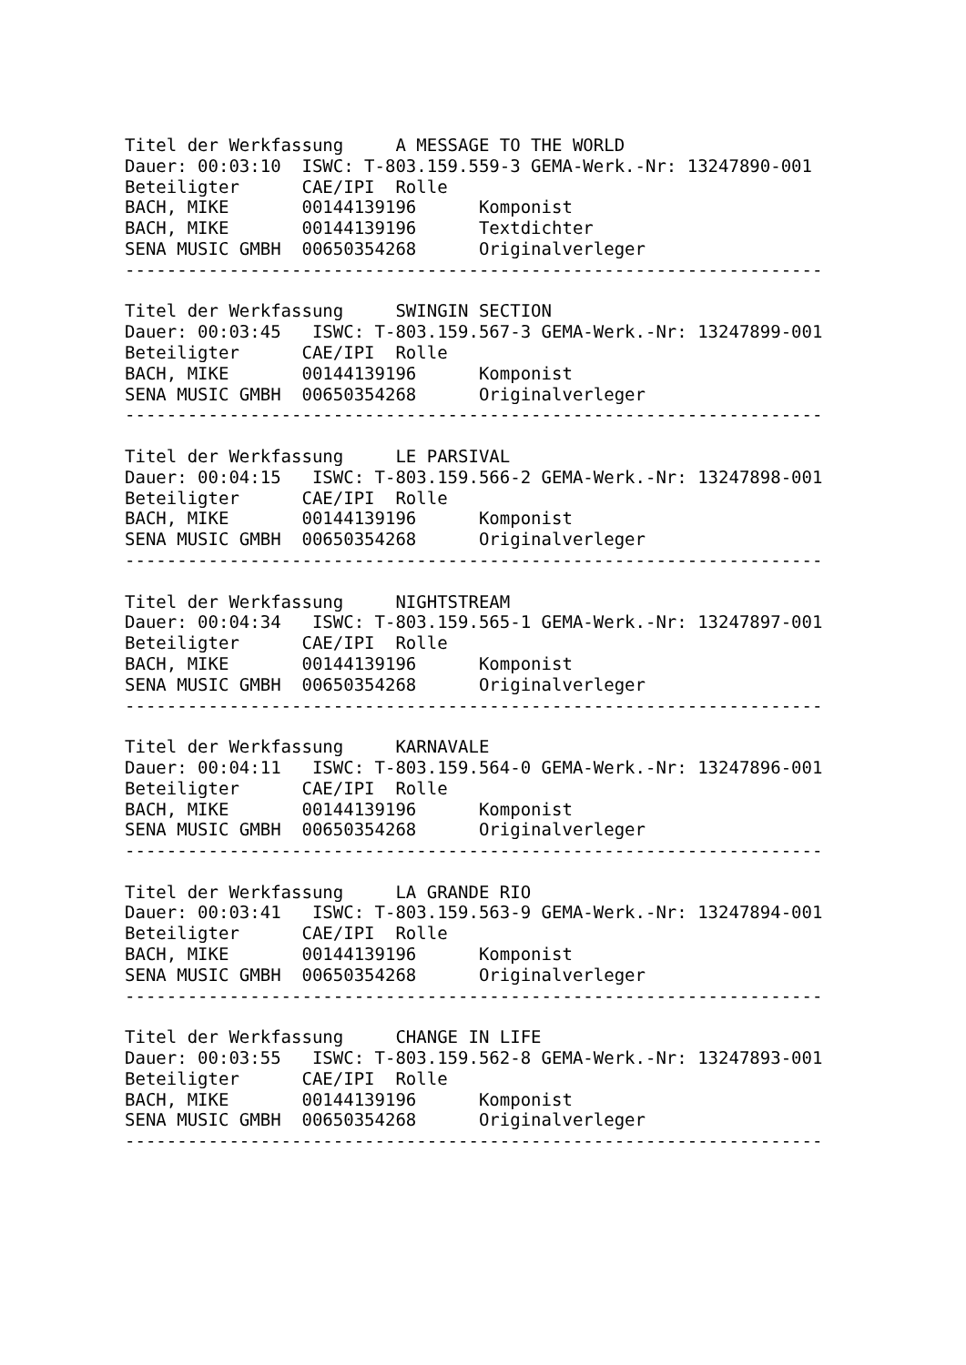Titel der Werkfassung     A MESSAGE TO THE WORLD
Dauer: 00:03:10  ISWC: T-803.159.559-3 GEMA-Werk.-Nr: 13247890-001
Beteiligter      CAE/IPI  Rolle
BACH, MIKE       00144139196      Komponist
BACH, MIKE       00144139196      Textdichter
SENA MUSIC GMBH  00650354268      Originalverleger
-------------------------------------------------------------------

Titel der Werkfassung     SWINGIN SECTION
Dauer: 00:03:45   ISWC: T-803.159.567-3 GEMA-Werk.-Nr: 13247899-001
Beteiligter      CAE/IPI  Rolle
BACH, MIKE       00144139196      Komponist
SENA MUSIC GMBH  00650354268      Originalverleger
-------------------------------------------------------------------

Titel der Werkfassung     LE PARSIVAL
Dauer: 00:04:15   ISWC: T-803.159.566-2 GEMA-Werk.-Nr: 13247898-001
Beteiligter      CAE/IPI  Rolle
BACH, MIKE       00144139196      Komponist
SENA MUSIC GMBH  00650354268      Originalverleger
-------------------------------------------------------------------

Titel der Werkfassung     NIGHTSTREAM
Dauer: 00:04:34   ISWC: T-803.159.565-1 GEMA-Werk.-Nr: 13247897-001
Beteiligter      CAE/IPI  Rolle
BACH, MIKE       00144139196      Komponist
SENA MUSIC GMBH  00650354268      Originalverleger
-------------------------------------------------------------------

Titel der Werkfassung     KARNAVALE
Dauer: 00:04:11   ISWC: T-803.159.564-0 GEMA-Werk.-Nr: 13247896-001
Beteiligter      CAE/IPI  Rolle
BACH, MIKE       00144139196      Komponist
SENA MUSIC GMBH  00650354268      Originalverleger
-------------------------------------------------------------------

Titel der Werkfassung     LA GRANDE RIO
Dauer: 00:03:41   ISWC: T-803.159.563-9 GEMA-Werk.-Nr: 13247894-001
Beteiligter      CAE/IPI  Rolle
BACH, MIKE       00144139196      Komponist
SENA MUSIC GMBH  00650354268      Originalverleger
-------------------------------------------------------------------

Titel der Werkfassung     CHANGE IN LIFE
Dauer: 00:03:55   ISWC: T-803.159.562-8 GEMA-Werk.-Nr: 13247893-001
Beteiligter      CAE/IPI  Rolle
BACH, MIKE       00144139196      Komponist
SENA MUSIC GMBH  00650354268      Originalverleger
-------------------------------------------------------------------